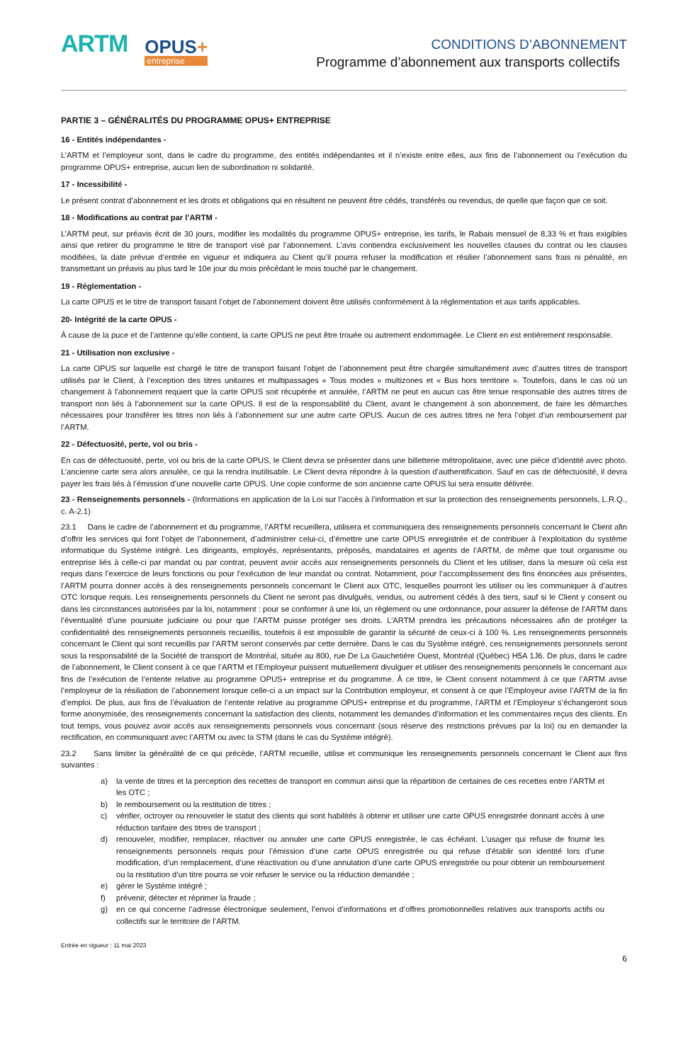ARTM
OPUS+
entreprise
CONDITIONS D’ABONNEMENT
Programme d’abonnement aux transports collectifs
PARTIE 3 – GÉNÉRALITÉS DU PROGRAMME OPUS+ ENTREPRISE
16 - Entités indépendantes -
L’ARTM et l’employeur sont, dans le cadre du programme, des entités indépendantes et il n’existe entre elles, aux fins de l’abonnement ou l’exécution du programme OPUS+ entreprise, aucun lien de subordination ni solidarité.
17 - Incessibilité -
Le présent contrat d’abonnement et les droits et obligations qui en résultent ne peuvent être cédés, transférés ou revendus, de quelle que façon que ce soit.
18 - Modifications au contrat par l’ARTM -
L’ARTM peut, sur préavis écrit de 30 jours, modifier les modalités du programme OPUS+ entreprise, les tarifs, le Rabais mensuel de 8,33 % et frais exigibles ainsi que retirer du programme le titre de transport visé par l’abonnement. L’avis contiendra exclusivement les nouvelles clauses du contrat ou les clauses modifiées, la date prévue d’entrée en vigueur et indiquera au Client qu’il pourra refuser la modification et résilier l’abonnement sans frais ni pénalité, en transmettant un préavis au plus tard le 10e jour du mois précédant le mois touché par le changement.
19 - Réglementation -
La carte OPUS et le titre de transport faisant l’objet de l’abonnement doivent être utilisés conformément à la réglementation et aux tarifs applicables.
20- Intégrité de la carte OPUS -
À cause de la puce et de l’antenne qu’elle contient, la carte OPUS ne peut être trouée ou autrement endommagée. Le Client en est entièrement responsable.
21 - Utilisation non exclusive -
La carte OPUS sur laquelle est chargé le titre de transport faisant l’objet de l’abonnement peut être chargée simultanément avec d’autres titres de transport utilisés par le Client, à l’exception des titres unitaires et multipassages « Tous modes » multizones et « Bus hors territoire ». Toutefois, dans le cas où un changement à l’abonnement requiert que la carte OPUS soit récupérée et annulée, l’ARTM ne peut en aucun cas être tenue responsable des autres titres de transport non liés à l’abonnement sur la carte OPUS. Il est de la responsabilité du Client, avant le changement à son abonnement, de faire les démarches nécessaires pour transférer les titres non liés à l’abonnement sur une autre carte OPUS. Aucun de ces autres titres ne fera l’objet d’un remboursement par l’ARTM.
22 - Défectuosité, perte, vol ou bris -
En cas de défectuosité, perte, vol ou bris de la carte OPUS, le Client devra se présenter dans une billetterie métropolitaine, avec une pièce d’identité avec photo. L’ancienne carte sera alors annulée, ce qui la rendra inutilisable. Le Client devra répondre à la question d’authentification. Sauf en cas de défectuosité, il devra payer les frais liés à l’émission d’une nouvelle carte OPUS. Une copie conforme de son ancienne carte OPUS lui sera ensuite délivrée.
23 - Renseignements personnels - (Informations en application de la Loi sur l’accès à l’information et sur la protection des renseignements personnels, L.R.Q., c. A-2.1)
23.1 Dans le cadre de l’abonnement et du programme, l’ARTM recueillera, utilisera et communiquera des renseignements personnels concernant le Client afin d’offrir les services qui font l’objet de l’abonnement, d’administrer celui-ci, d’émettre une carte OPUS enregistrée et de contribuer à l’exploitation du système informatique du Système intégré. Les dirigeants, employés, représentants, préposés, mandataires et agents de l’ARTM, de même que tout organisme ou entreprise liés à celle-ci par mandat ou par contrat, peuvent avoir accès aux renseignements personnels du Client et les utiliser, dans la mesure où cela est requis dans l’exercice de leurs fonctions ou pour l’exécution de leur mandat ou contrat. Notamment, pour l’accomplissement des fins énoncées aux présentes, l’ARTM pourra donner accès à des renseignements personnels concernant le Client aux OTC, lesquelles pourront les utiliser ou les communiquer à d’autres OTC lorsque requis. Les renseignements personnels du Client ne seront pas divulgués, vendus, ou autrement cédés à des tiers, sauf si le Client y consent ou dans les circonstances autorisées par la loi, notamment : pour se conformer à une loi, un règlement ou une ordonnance, pour assurer la défense de l’ARTM dans l’éventualité d’une poursuite judiciaire ou pour que l’ARTM puisse protéger ses droits. L’ARTM prendra les précautions nécessaires afin de protéger la confidentialité des renseignements personnels recueillis, toutefois il est impossible de garantir la sécurité de ceux-ci à 100 %. Les renseignements personnels concernant le Client qui sont recueillis par l’ARTM seront conservés par cette dernière. Dans le cas du Système intégré, ces renseignements personnels seront sous la responsabilité de la Société de transport de Montréal, située au 800, rue De La Gauchetière Ouest, Montréal (Québec) H5A 1J6. De plus, dans le cadre de l’abonnement, le Client consent à ce que l’ARTM et l’Employeur puissent mutuellement divulguer et utiliser des renseignements personnels le concernant aux fins de l’exécution de l’entente relative au programme OPUS+ entreprise et du programme. À ce titre, le Client consent notamment à ce que l’ARTM avise l’employeur de la résiliation de l’abonnement lorsque celle-ci a un impact sur la Contribution employeur, et consent à ce que l’Employeur avise l’ARTM de la fin d’emploi. De plus, aux fins de l’évaluation de l’entente relative au programme OPUS+ entreprise et du programme, l’ARTM et l’Employeur s’échangeront sous forme anonymisée, des renseignements concernant la satisfaction des clients, notamment les demandes d’information et les commentaires reçus des clients. En tout temps, vous pouvez avoir accès aux renseignements personnels vous concernant (sous réserve des restrictions prévues par la loi) ou en demander la rectification, en communiquant avec l’ARTM ou avec la STM (dans le cas du Système intégré).
23.2 Sans limiter la généralité de ce qui précède, l’ARTM recueille, utilise et communique les renseignements personnels concernant le Client aux fins suivantes :
a) la vente de titres et la perception des recettes de transport en commun ainsi que la répartition de certaines de ces recettes entre l’ARTM et les OTC ;
b) le remboursement ou la restitution de titres ;
c) vérifier, octroyer ou renouveler le statut des clients qui sont habilités à obtenir et utiliser une carte OPUS enregistrée donnant accès à une réduction tarifaire des titres de transport ;
d) renouveler, modifier, remplacer, réactiver ou annuler une carte OPUS enregistrée, le cas échéant. L’usager qui refuse de fournir les renseignements personnels requis pour l’émission d’une carte OPUS enregistrée ou qui refuse d’établir son identité lors d’une modification, d’un remplacement, d’une réactivation ou d’une annulation d’une carte OPUS enregistrée ou pour obtenir un remboursement ou la restitution d’un titre pourra se voir refuser le service ou la réduction demandée ;
e) gérer le Système intégré ;
f) prévenir, détecter et réprimer la fraude ;
g) en ce qui concerne l’adresse électronique seulement, l’envoi d’informations et d’offres promotionnelles relatives aux transports actifs ou collectifs sur le territoire de l’ARTM.
Entrée en vigueur : 11 mai 2023
6